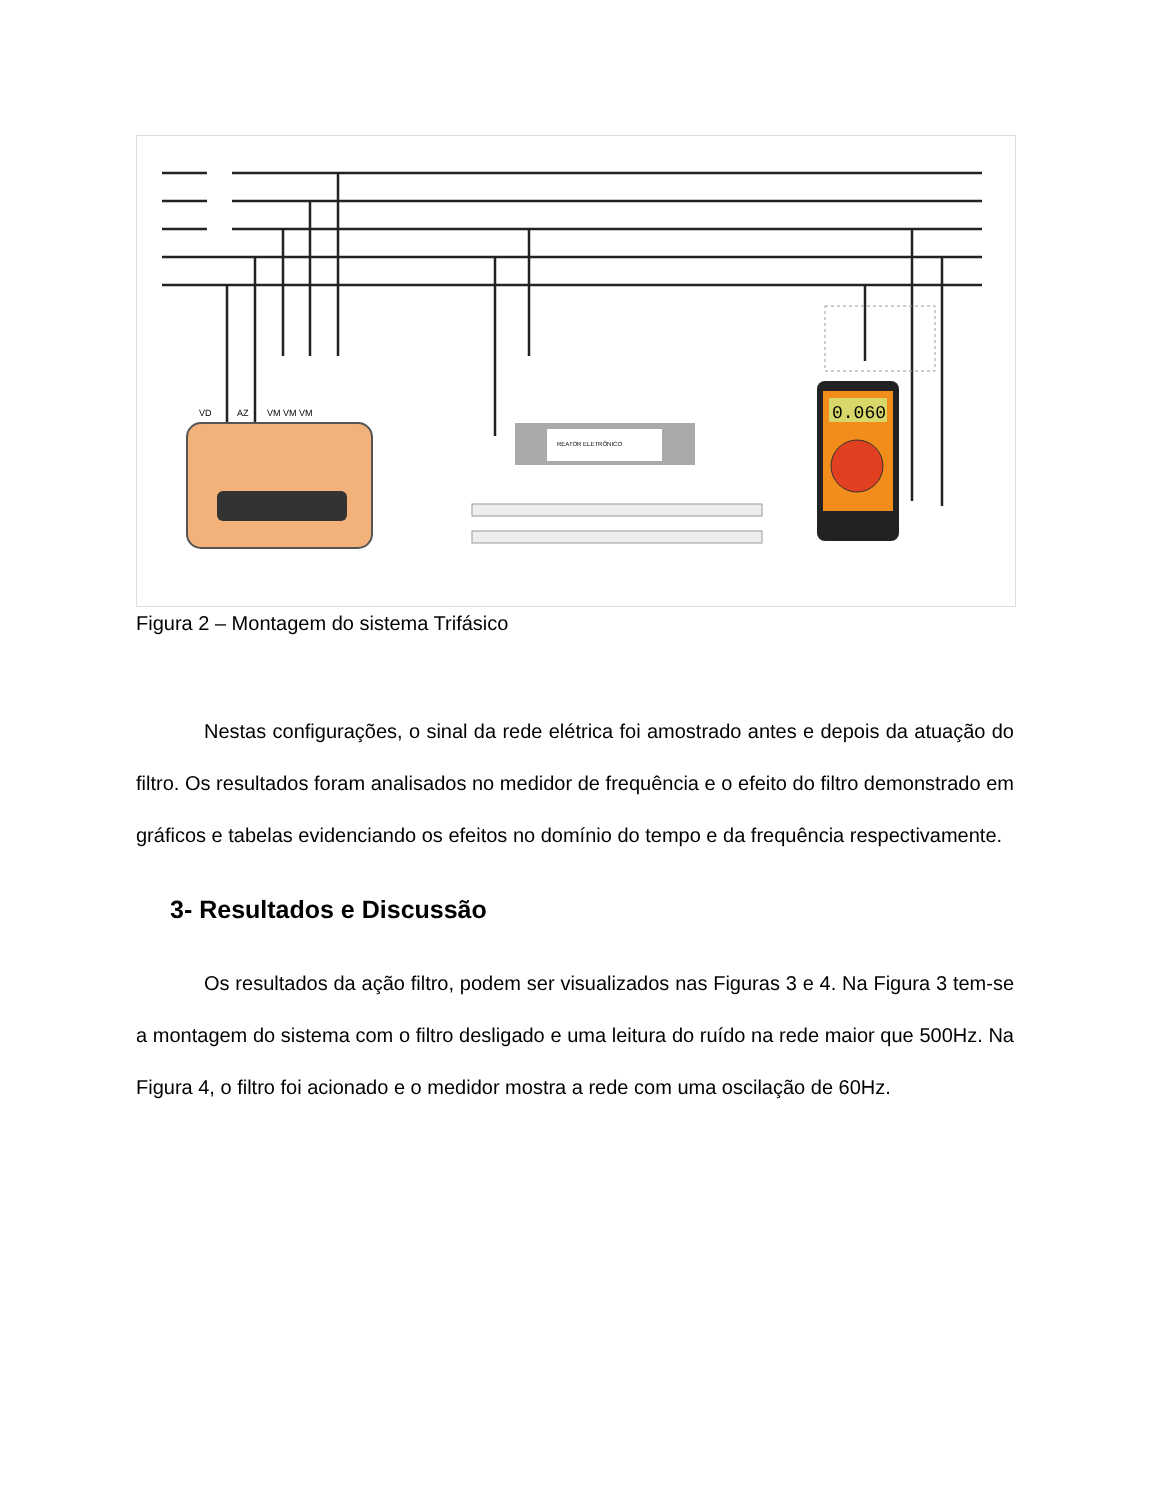VD
AZ
VM VM VM
REATOR ELETRÔNICO
0.060
Figura 2 – Montagem do sistema Trifásico
Nestas configurações, o sinal da rede elétrica foi amostrado antes e depois da atuação do filtro. Os resultados foram analisados no medidor de frequência e o efeito do filtro demonstrado em gráficos e tabelas evidenciando os efeitos no domínio do tempo e da frequência respectivamente.
3- Resultados e Discussão
Os resultados da ação filtro, podem ser visualizados nas Figuras 3 e 4. Na Figura 3 tem-se a montagem do sistema com o filtro desligado e uma leitura do ruído na rede maior que 500Hz. Na Figura 4, o filtro foi acionado e o medidor mostra a rede com uma oscilação de 60Hz.